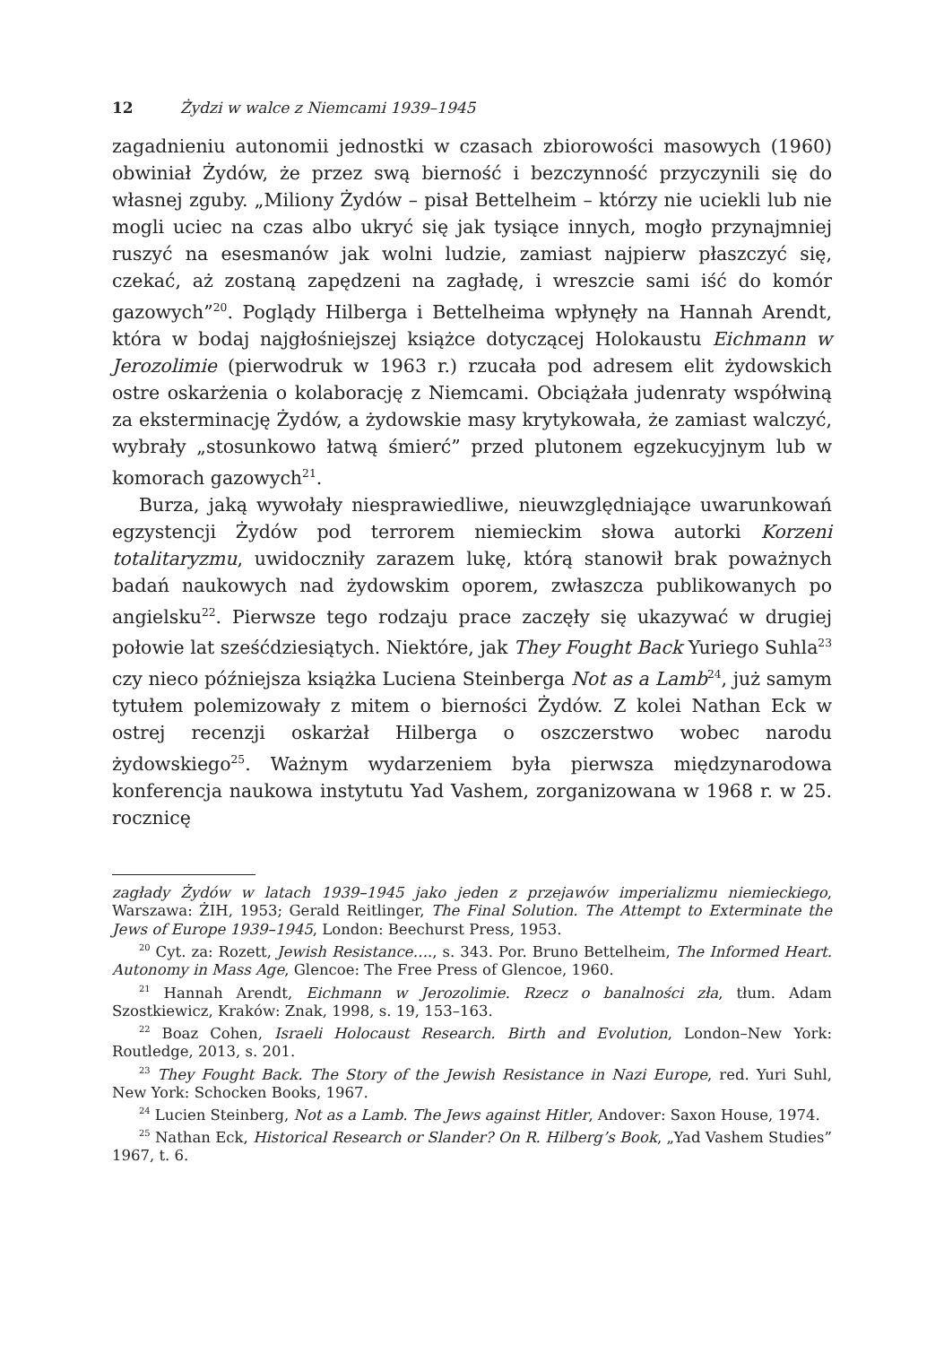12 Żydzi w walce z Niemcami 1939–1945
zagadnieniu autonomii jednostki w czasach zbiorowości masowych (1960) obwiniał Żydów, że przez swą bierność i bezczynność przyczynili się do własnej zguby. „Miliony Żydów – pisał Bettelheim – którzy nie uciekli lub nie mogli uciec na czas albo ukryć się jak tysiące innych, mogło przynajmniej ruszyć na esesmanów jak wolni ludzie, zamiast najpierw płaszczyć się, czekać, aż zostaną zapędzeni na zagładę, i wreszcie sami iść do komór gazowych”<sup>20</sup>. Poglądy Hilberga i Bettelheima wpłynęły na Hannah Arendt, która w bodaj najgłośniejszej książce dotyczącej Holokaustu Eichmann w Jerozolimie (pierwodruk w 1963 r.) rzucała pod adresem elit żydowskich ostre oskarżenia o kolaborację z Niemcami. Obciążała judenraty współwiną za eksterminację Żydów, a żydowskie masy krytykowała, że zamiast walczyć, wybrały „stosunkowo łatwą śmierć” przed plutonem egzekucyjnym lub w komorach gazowych<sup>21</sup>.
Burza, jaką wywołały niesprawiedliwe, nieuwzględniające uwarunkowań egzystencji Żydów pod terrorem niemieckim słowa autorki Korzeni totalitaryzmu, uwidoczniły zarazem lukę, którą stanowił brak poważnych badań naukowych nad żydowskim oporem, zwłaszcza publikowanych po angielsku<sup>22</sup>. Pierwsze tego rodzaju prace zaczęły się ukazywać w drugiej połowie lat sześćdziesiątych. Niektóre, jak They Fought Back Yuriego Suhla<sup>23</sup> czy nieco późniejsza książka Luciena Steinberga Not as a Lamb<sup>24</sup>, już samym tytułem polemizowały z mitem o bierności Żydów. Z kolei Nathan Eck w ostrej recenzji oskarżał Hilberga o oszczerstwo wobec narodu żydowskiego<sup>25</sup>. Ważnym wydarzeniem była pierwsza międzynarodowa konferencja naukowa instytutu Yad Vashem, zorganizowana w 1968 r. w 25. rocznicę
zagłady Żydów w latach 1939–1945 jako jeden z przejawów imperializmu niemieckiego, Warszawa: ŻIH, 1953; Gerald Reitlinger, The Final Solution. The Attempt to Exterminate the Jews of Europe 1939–1945, London: Beechurst Press, 1953.
<sup>20</sup> Cyt. za: Rozett, Jewish Resistance…., s. 343. Por. Bruno Bettelheim, The Informed Heart. Autonomy in Mass Age, Glencoe: The Free Press of Glencoe, 1960.
<sup>21</sup> Hannah Arendt, Eichmann w Jerozolimie. Rzecz o banalności zła, tłum. Adam Szostkiewicz, Kraków: Znak, 1998, s. 19, 153–163.
<sup>22</sup> Boaz Cohen, Israeli Holocaust Research. Birth and Evolution, London–New York: Routledge, 2013, s. 201.
<sup>23</sup> They Fought Back. The Story of the Jewish Resistance in Nazi Europe, red. Yuri Suhl, New York: Schocken Books, 1967.
<sup>24</sup> Lucien Steinberg, Not as a Lamb. The Jews against Hitler, Andover: Saxon House, 1974.
<sup>25</sup> Nathan Eck, Historical Research or Slander? On R. Hilberg’s Book, „Yad Vashem Studies” 1967, t. 6.